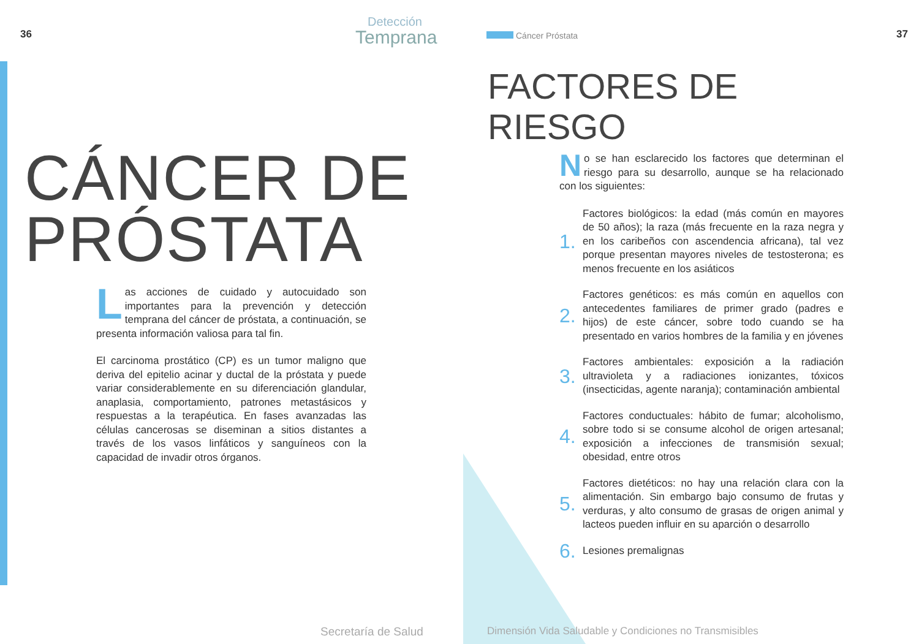36 Detección
Temprana
CÁNCER DE
PRÓSTATA
Las acciones de cuidado y autocuidado son importantes para la prevención y detección temprana del cáncer de próstata, a continuación, se presenta información valiosa para tal fin.
El carcinoma prostático (CP) es un tumor maligno que deriva del epitelio acinar y ductal de la próstata y puede variar considerablemente en su diferenciación glandular, anaplasia, comportamiento, patrones metastásicos y respuestas a la terapéutica. En fases avanzadas las células cancerosas se diseminan a sitios distantes a través de los vasos linfáticos y sanguíneos con la capacidad de invadir otros órganos.
Secretaría de Salud
Cáncer Próstata 37
FACTORES DE
RIESGO
No se han esclarecido los factores que determinan el riesgo para su desarrollo, aunque se ha relacionado con los siguientes:
1.
Factores biológicos: la edad (más común en mayores de 50 años); la raza (más frecuente en la raza negra y en los caribeños con ascendencia africana), tal vez porque presentan mayores niveles de testosterona; es menos frecuente en los asiáticos
2.
Factores genéticos: es más común en aquellos con antecedentes familiares de primer grado (padres e hijos) de este cáncer, sobre todo cuando se ha presentado en varios hombres de la familia y en jóvenes
3.
Factores ambientales: exposición a la radiación ultravioleta y a radiaciones ionizantes, tóxicos (insecticidas, agente naranja); contaminación ambiental
4.
Factores conductuales: hábito de fumar; alcoholismo, sobre todo si se consume alcohol de origen artesanal; exposición a infecciones de transmisión sexual; obesidad, entre otros
5.
Factores dietéticos: no hay una relación clara con la alimentación. Sin embargo bajo consumo de frutas y verduras, y alto consumo de grasas de origen animal y lacteos pueden influir en su aparción o desarrollo
6.
Lesiones premalignas
Dimensión Vida Saludable y Condiciones no Transmisibles